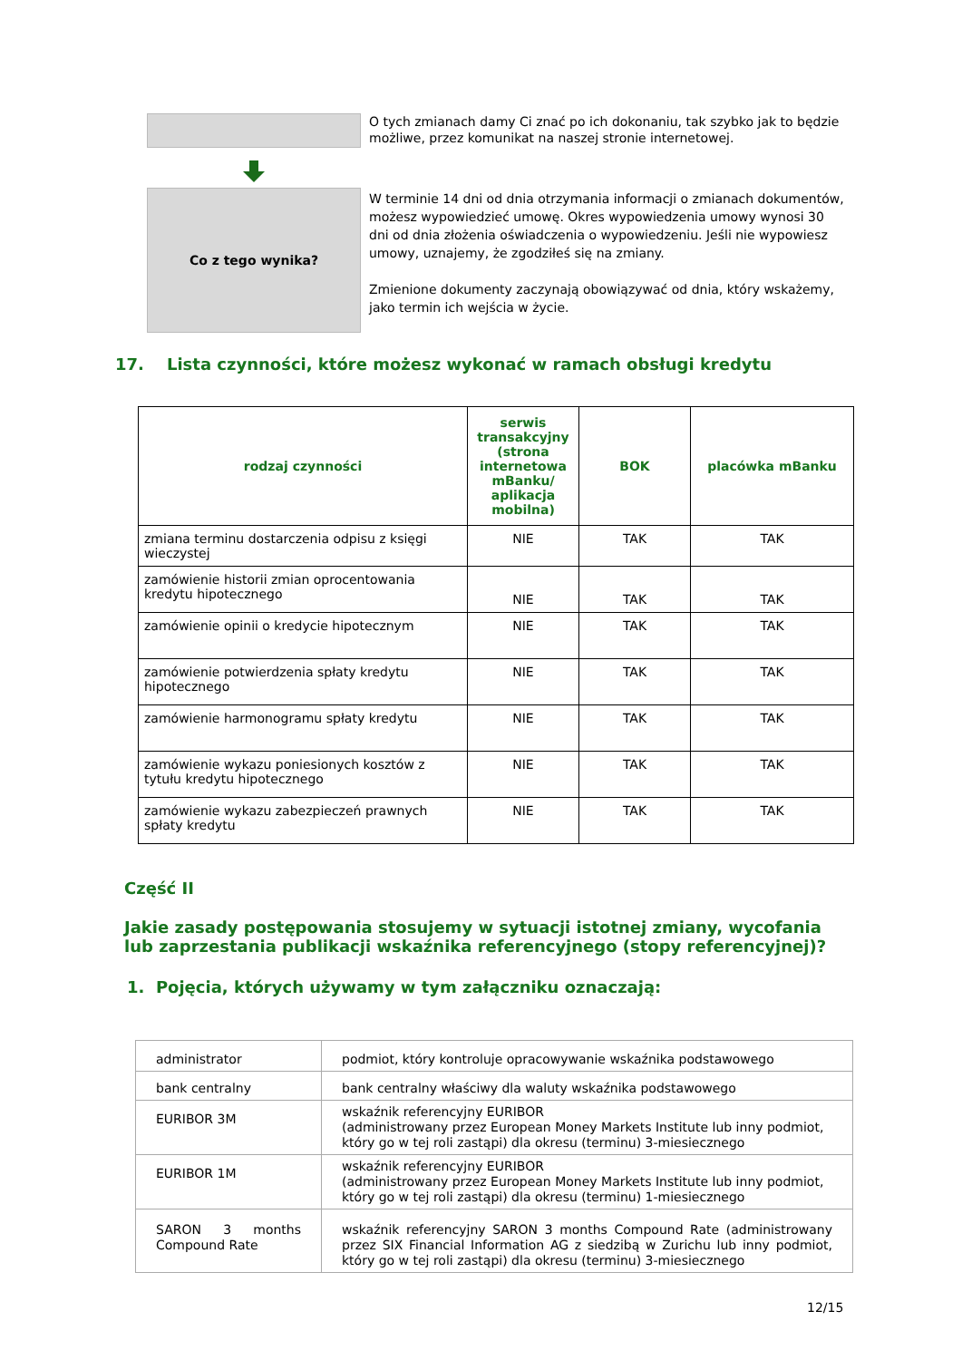O tych zmianach damy Ci znać po ich dokonaniu, tak szybko jak to będzie możliwe, przez komunikat na naszej stronie internetowej.
Co z tego wynika?
W terminie 14 dni od dnia otrzymania informacji o zmianach dokumentów, możesz wypowiedzieć umowę. Okres wypowiedzenia umowy wynosi 30 dni od dnia złożenia oświadczenia o wypowiedzeniu. Jeśli nie wypowiesz umowy, uznajemy, że zgodziłeś się na zmiany.
Zmienione dokumenty zaczynają obowiązywać od dnia, który wskażemy, jako termin ich wejścia w życie.
17. Lista czynności, które możesz wykonać w ramach obsługi kredytu
| rodzaj czynności | serwis transakcyjny (strona internetowa mBanku/ aplikacja mobilna) | BOK | placówka mBanku |
| --- | --- | --- | --- |
| zmiana terminu dostarczenia odpisu z księgi wieczystej | NIE | TAK | TAK |
| zamówienie historii zmian oprocentowania kredytu hipotecznego | NIE | TAK | TAK |
| zamówienie opinii o kredycie hipotecznym | NIE | TAK | TAK |
| zamówienie potwierdzenia spłaty kredytu hipotecznego | NIE | TAK | TAK |
| zamówienie harmonogramu spłaty kredytu | NIE | TAK | TAK |
| zamówienie wykazu poniesionych kosztów z tytułu kredytu hipotecznego | NIE | TAK | TAK |
| zamówienie wykazu zabezpieczeń prawnych spłaty kredytu | NIE | TAK | TAK |
Część II
Jakie zasady postępowania stosujemy w sytuacji istotnej zmiany, wycofania lub zaprzestania publikacji wskaźnika referencyjnego (stopy referencyjnej)?
1. Pojęcia, których używamy w tym załączniku oznaczają:
| administrator | podmiot, który kontroluje opracowywanie wskaźnika podstawowego |
| bank centralny | bank centralny właściwy dla waluty wskaźnika podstawowego |
| EURIBOR 3M | wskaźnik referencyjny EURIBOR (administrowany przez European Money Markets Institute lub inny podmiot, który go w tej roli zastąpi) dla okresu (terminu) 3-miesiecznego |
| EURIBOR 1M | wskaźnik referencyjny EURIBOR (administrowany przez European Money Markets Institute lub inny podmiot, który go w tej roli zastąpi) dla okresu (terminu) 1-miesiecznego |
| SARON 3 months Compound Rate | wskaźnik referencyjny SARON 3 months Compound Rate (administrowany przez SIX Financial Information AG z siedzibą w Zurichu lub inny podmiot, który go w tej roli zastąpi) dla okresu (terminu) 3-miesiecznego |
12/15